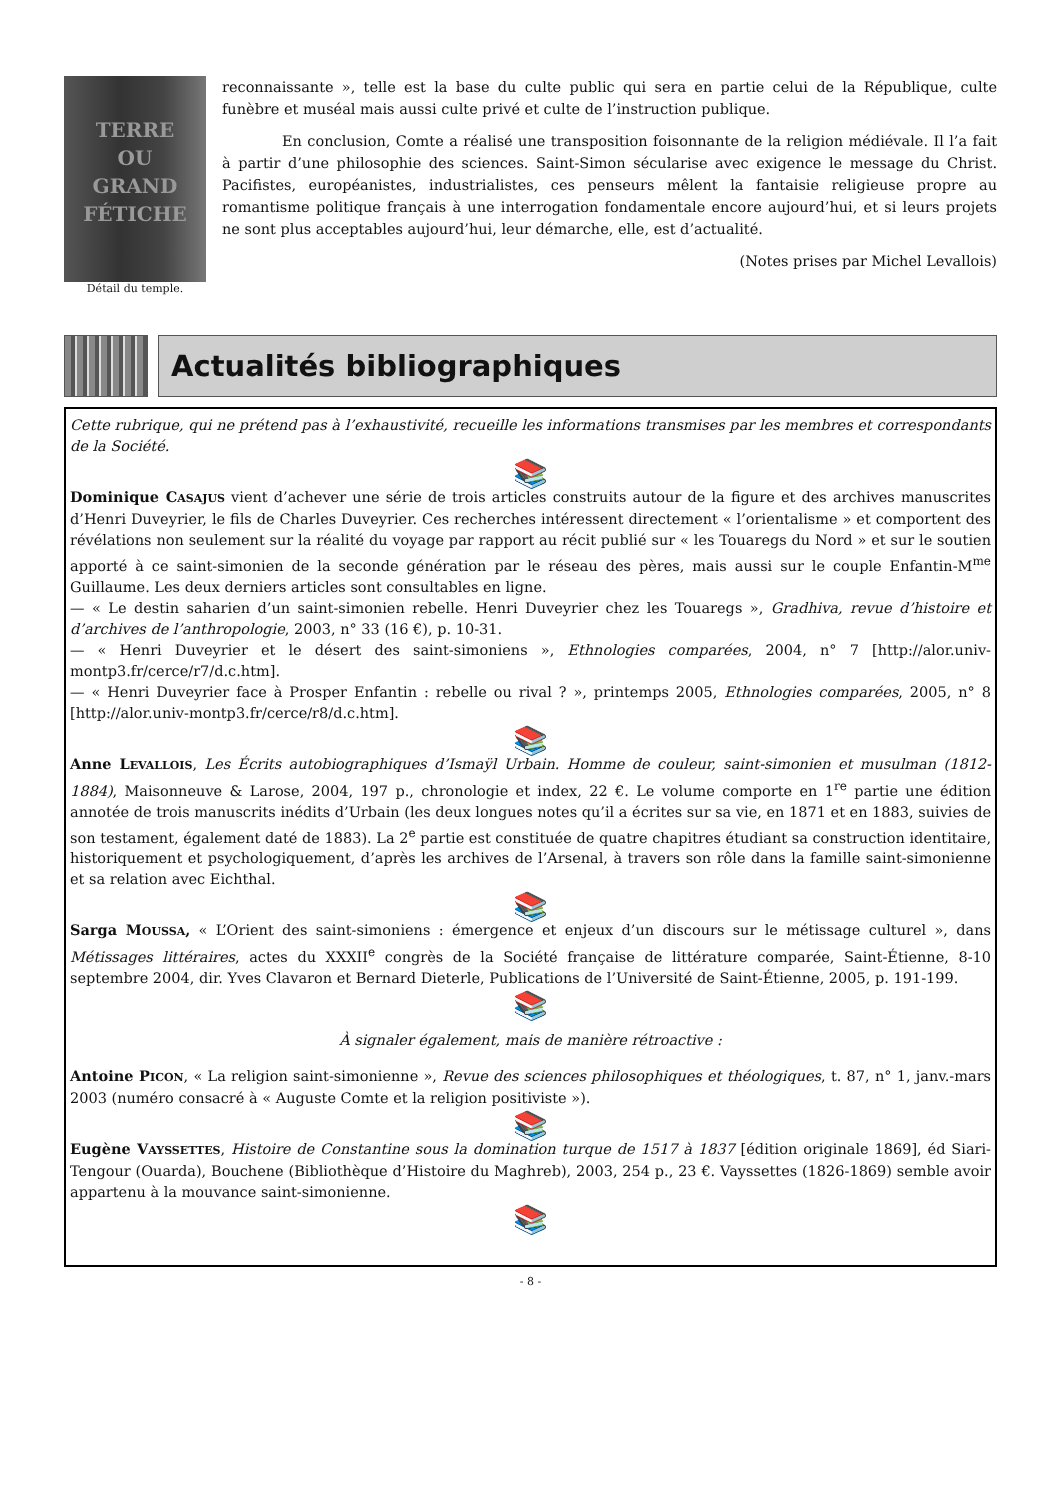TERRE
OU
GRAND
FÉTICHE
Détail du temple.
reconnaissante », telle est la base du culte public qui sera en partie celui de la République, culte funèbre et muséal mais aussi culte privé et culte de l’instruction publique.
En conclusion, Comte a réalisé une transposition foisonnante de la religion médiévale. Il l’a fait à partir d’une philosophie des sciences. Saint-Simon sécularise avec exigence le message du Christ. Pacifistes, européanistes, industrialistes, ces penseurs mêlent la fantaisie religieuse propre au romantisme politique français à une interrogation fondamentale encore aujourd’hui, et si leurs projets ne sont plus acceptables aujourd’hui, leur démarche, elle, est d’actualité.
(Notes prises par Michel Levallois)
Actualités bibliographiques
Cette rubrique, qui ne prétend pas à l’exhaustivité, recueille les informations transmises par les membres et correspondants de la Société.
📚
Dominique CASAJUS vient d’achever une série de trois articles construits autour de la figure et des archives manuscrites d’Henri Duveyrier, le fils de Charles Duveyrier. Ces recherches intéressent directement « l’orientalisme » et comportent des révélations non seulement sur la réalité du voyage par rapport au récit publié sur « les Touaregs du Nord » et sur le soutien apporté à ce saint-simonien de la seconde génération par le réseau des pères, mais aussi sur le couple Enfantin-M<sup>me</sup> Guillaume. Les deux derniers articles sont consultables en ligne.
— « Le destin saharien d’un saint-simonien rebelle. Henri Duveyrier chez les Touaregs », Gradhiva, revue d’histoire et d’archives de l’anthropologie, 2003, n° 33 (16 €), p. 10-31.
— « Henri Duveyrier et le désert des saint-simoniens », Ethnologies comparées, 2004, n° 7 [http://alor.univ-montp3.fr/cerce/r7/d.c.htm].
— « Henri Duveyrier face à Prosper Enfantin : rebelle ou rival ? », printemps 2005, Ethnologies comparées, 2005, n° 8 [http://alor.univ-montp3.fr/cerce/r8/d.c.htm].
📚
Anne LEVALLOIS, Les Écrits autobiographiques d’Ismaÿl Urbain. Homme de couleur, saint-simonien et musulman (1812-1884), Maisonneuve & Larose, 2004, 197 p., chronologie et index, 22 €. Le volume comporte en 1<sup>re</sup> partie une édition annotée de trois manuscrits inédits d’Urbain (les deux longues notes qu’il a écrites sur sa vie, en 1871 et en 1883, suivies de son testament, également daté de 1883). La 2<sup>e</sup> partie est constituée de quatre chapitres étudiant sa construction identitaire, historiquement et psychologiquement, d’après les archives de l’Arsenal, à travers son rôle dans la famille saint-simonienne et sa relation avec Eichthal.
📚
Sarga MOUSSA, « L’Orient des saint-simoniens : émergence et enjeux d’un discours sur le métissage culturel », dans Métissages littéraires, actes du XXXII<sup>e</sup> congrès de la Société française de littérature comparée, Saint-Étienne, 8-10 septembre 2004, dir. Yves Clavaron et Bernard Dieterle, Publications de l’Université de Saint-Étienne, 2005, p. 191-199.
📚
À signaler également, mais de manière rétroactive :
Antoine PICON, « La religion saint-simonienne », Revue des sciences philosophiques et théologiques, t. 87, n° 1, janv.-mars 2003 (numéro consacré à « Auguste Comte et la religion positiviste »).
📚
Eugène VAYSSETTES, Histoire de Constantine sous la domination turque de 1517 à 1837 [édition originale 1869], éd Siari-Tengour (Ouarda), Bouchene (Bibliothèque d’Histoire du Maghreb), 2003, 254 p., 23 €. Vayssettes (1826-1869) semble avoir appartenu à la mouvance saint-simonienne.
📚
- 8 -